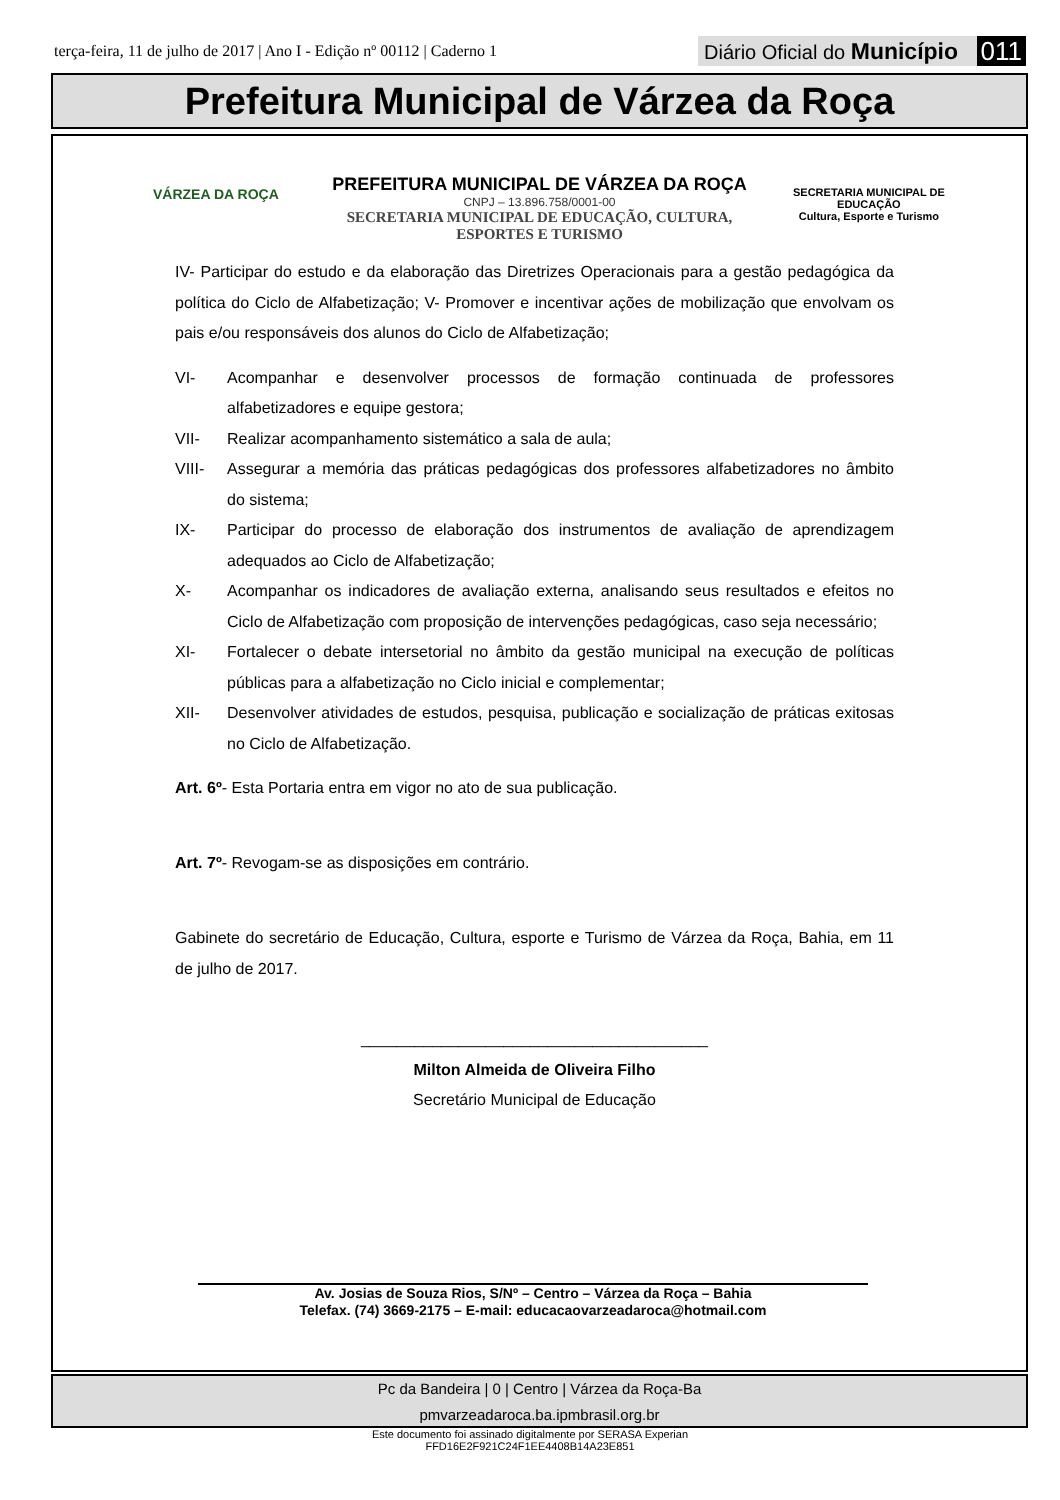terça-feira, 11 de julho de 2017 | Ano I - Edição nº 00112 | Caderno 1
Diário Oficial do Município 011
Prefeitura Municipal de Várzea da Roça
VÁRZEA DA ROÇA
SECRETARIA MUNICIPAL DE
EDUCAÇÃO
Cultura, Esporte e Turismo
PREFEITURA MUNICIPAL DE VÁRZEA DA ROÇA
CNPJ – 13.896.758/0001-00
SECRETARIA MUNICIPAL DE EDUCAÇÃO, CULTURA,
ESPORTES E TURISMO
IV- Participar do estudo e da elaboração das Diretrizes Operacionais para a gestão pedagógica da política do Ciclo de Alfabetização; V- Promover e incentivar ações de mobilização que envolvam os pais e/ou responsáveis dos alunos do Ciclo de Alfabetização;
VI- Acompanhar e desenvolver processos de formação continuada de professores alfabetizadores e equipe gestora;
VII- Realizar acompanhamento sistemático a sala de aula;
VIII- Assegurar a memória das práticas pedagógicas dos professores alfabetizadores no âmbito do sistema;
IX- Participar do processo de elaboração dos instrumentos de avaliação de aprendizagem adequados ao Ciclo de Alfabetização;
X- Acompanhar os indicadores de avaliação externa, analisando seus resultados e efeitos no Ciclo de Alfabetização com proposição de intervenções pedagógicas, caso seja necessário;
XI- Fortalecer o debate intersetorial no âmbito da gestão municipal na execução de políticas públicas para a alfabetização no Ciclo inicial e complementar;
XII- Desenvolver atividades de estudos, pesquisa, publicação e socialização de práticas exitosas no Ciclo de Alfabetização.
Art. 6º- Esta Portaria entra em vigor no ato de sua publicação.
Art. 7º- Revogam-se as disposições em contrário.
Gabinete do secretário de Educação, Cultura, esporte e Turismo de Várzea da Roça, Bahia, em 11 de julho de 2017.
_______________________________________
Milton Almeida de Oliveira Filho
Secretário Municipal de Educação
Av. Josias de Souza Rios, S/Nº – Centro – Várzea da Roça – Bahia
Telefax. (74) 3669-2175 – E-mail: educacaovarzeadaroca@hotmail.com
Pc da Bandeira | 0 | Centro | Várzea da Roça-Ba
pmvarzeadaroca.ba.ipmbrasil.org.br
Este documento foi assinado digitalmente por SERASA Experian
FFD16E2F921C24F1EE4408B14A23E851